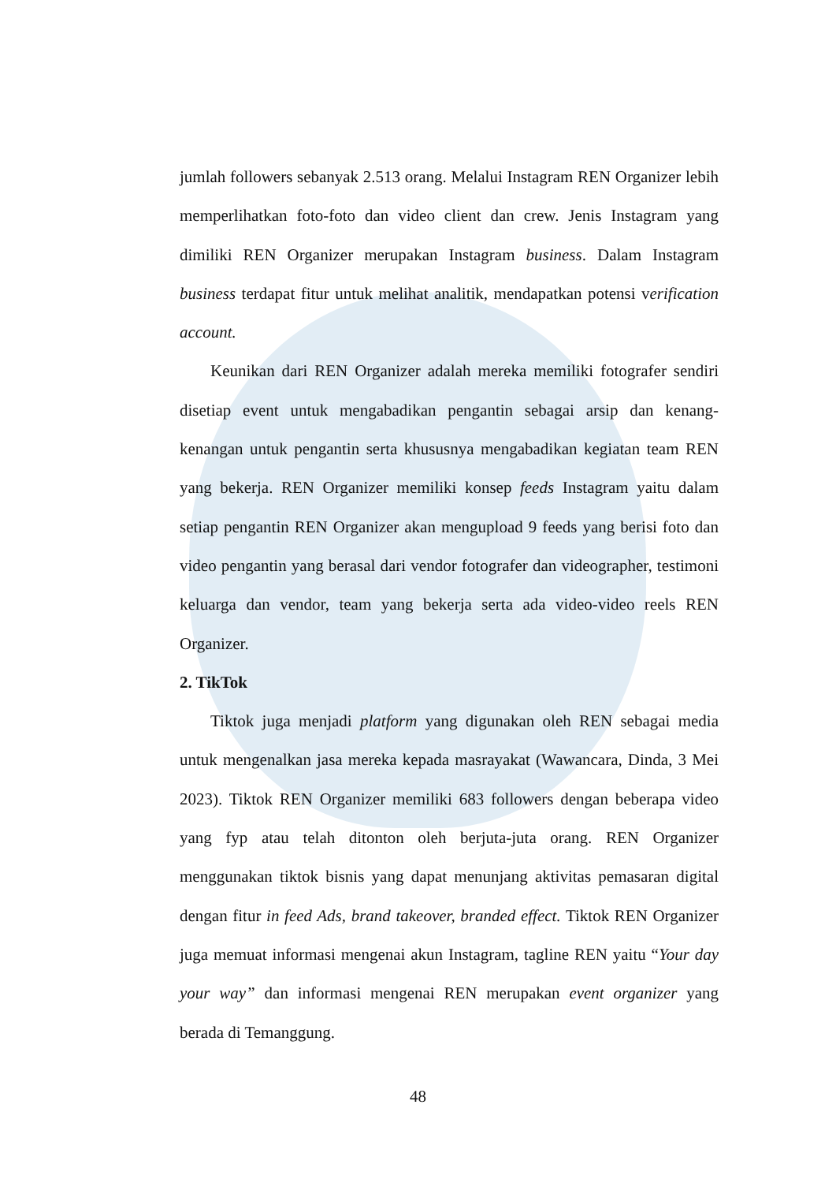jumlah followers sebanyak 2.513 orang. Melalui Instagram REN Organizer lebih memperlihatkan foto-foto dan video client dan crew. Jenis Instagram yang dimiliki REN Organizer merupakan Instagram business. Dalam Instagram business terdapat fitur untuk melihat analitik, mendapatkan potensi verification account.
Keunikan dari REN Organizer adalah mereka memiliki fotografer sendiri disetiap event untuk mengabadikan pengantin sebagai arsip dan kenang-kenangan untuk pengantin serta khususnya mengabadikan kegiatan team REN yang bekerja. REN Organizer memiliki konsep feeds Instagram yaitu dalam setiap pengantin REN Organizer akan mengupload 9 feeds yang berisi foto dan video pengantin yang berasal dari vendor fotografer dan videographer, testimoni keluarga dan vendor, team yang bekerja serta ada video-video reels REN Organizer.
2. TikTok
Tiktok juga menjadi platform yang digunakan oleh REN sebagai media untuk mengenalkan jasa mereka kepada masrayakat (Wawancara, Dinda, 3 Mei 2023). Tiktok REN Organizer memiliki 683 followers dengan beberapa video yang fyp atau telah ditonton oleh berjuta-juta orang. REN Organizer menggunakan tiktok bisnis yang dapat menunjang aktivitas pemasaran digital dengan fitur in feed Ads, brand takeover, branded effect. Tiktok REN Organizer juga memuat informasi mengenai akun Instagram, tagline REN yaitu “Your day your way” dan informasi mengenai REN merupakan event organizer yang berada di Temanggung.
48